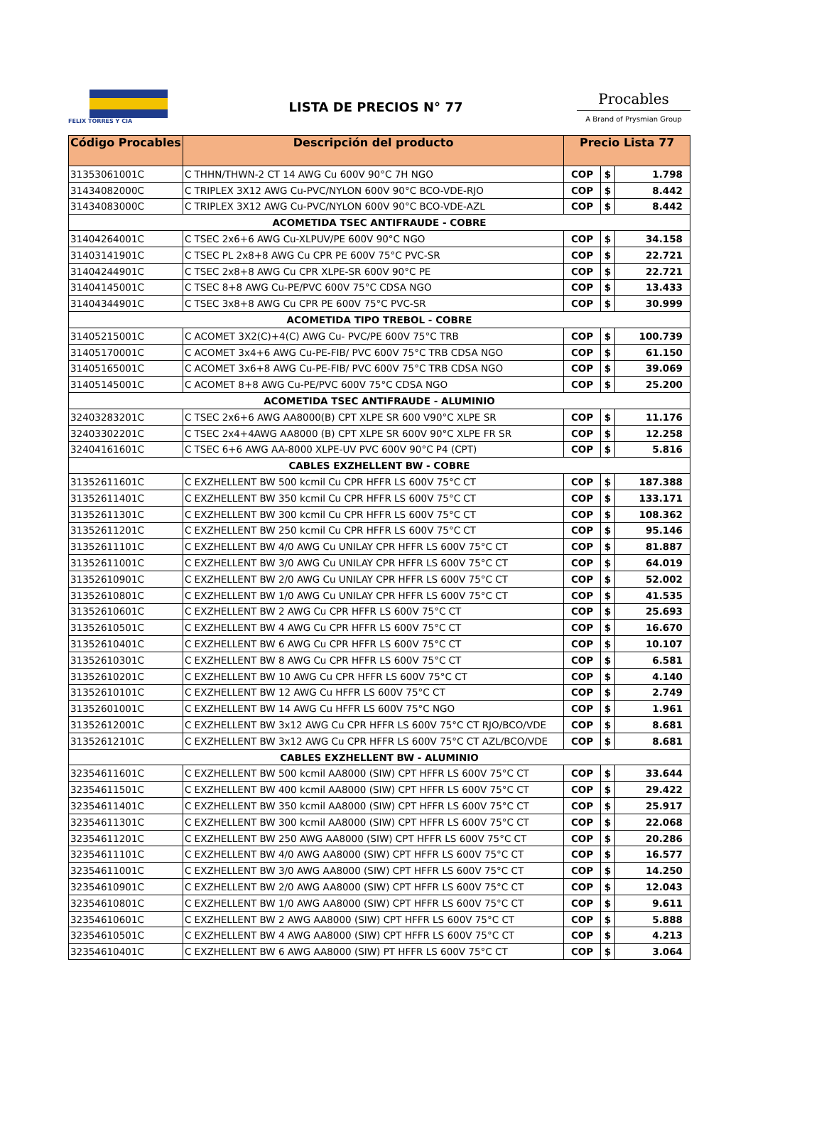FELIX TORRES Y CIA
LISTA DE PRECIOS N° 77
Procables
A Brand of Prysmian Group
| Código Procables | Descripción del producto | Precio Lista 77 | | |
| --- | --- | --- | --- | --- |
| 31353061001C | C THHN/THWN-2 CT 14 AWG Cu 600V 90°C 7H NGO | COP | $ | 1.798 |
| 31434082000C | C TRIPLEX 3X12 AWG Cu-PVC/NYLON 600V 90°C BCO-VDE-RJO | COP | $ | 8.442 |
| 31434083000C | C TRIPLEX 3X12 AWG Cu-PVC/NYLON 600V 90°C BCO-VDE-AZL | COP | $ | 8.442 |
| ACOMETIDA TSEC ANTIFRAUDE - COBRE | | | | |
| 31404264001C | C TSEC 2x6+6 AWG Cu-XLPUV/PE 600V 90°C NGO | COP | $ | 34.158 |
| 31403141901C | C TSEC PL 2x8+8 AWG Cu CPR PE 600V 75°C PVC-SR | COP | $ | 22.721 |
| 31404244901C | C TSEC 2x8+8 AWG Cu CPR XLPE-SR 600V 90°C PE | COP | $ | 22.721 |
| 31404145001C | C TSEC 8+8 AWG Cu-PE/PVC 600V 75°C CDSA NGO | COP | $ | 13.433 |
| 31404344901C | C TSEC 3x8+8 AWG Cu CPR PE 600V 75°C PVC-SR | COP | $ | 30.999 |
| ACOMETIDA TIPO TREBOL - COBRE | | | | |
| 31405215001C | C ACOMET 3X2(C)+4(C) AWG Cu- PVC/PE 600V 75°C TRB | COP | $ | 100.739 |
| 31405170001C | C ACOMET 3x4+6 AWG Cu-PE-FIB/ PVC 600V 75°C TRB CDSA NGO | COP | $ | 61.150 |
| 31405165001C | C ACOMET 3x6+8 AWG Cu-PE-FIB/ PVC 600V 75°C TRB CDSA NGO | COP | $ | 39.069 |
| 31405145001C | C ACOMET 8+8 AWG Cu-PE/PVC 600V 75°C CDSA NGO | COP | $ | 25.200 |
| ACOMETIDA TSEC ANTIFRAUDE - ALUMINIO | | | | |
| 32403283201C | C TSEC 2x6+6 AWG AA8000(B) CPT XLPE SR 600 V90°C XLPE SR | COP | $ | 11.176 |
| 32403302201C | C TSEC 2x4+4AWG AA8000 (B) CPT XLPE SR 600V 90°C XLPE FR SR | COP | $ | 12.258 |
| 32404161601C | C TSEC 6+6 AWG AA-8000 XLPE-UV PVC 600V 90°C P4 (CPT) | COP | $ | 5.816 |
| CABLES EXZHELLENT BW - COBRE | | | | |
| 31352611601C | C EXZHELLENT BW 500 kcmil Cu CPR HFFR LS 600V 75°C CT | COP | $ | 187.388 |
| 31352611401C | C EXZHELLENT BW 350 kcmil Cu CPR HFFR LS 600V 75°C CT | COP | $ | 133.171 |
| 31352611301C | C EXZHELLENT BW 300 kcmil Cu CPR HFFR LS 600V 75°C CT | COP | $ | 108.362 |
| 31352611201C | C EXZHELLENT BW 250 kcmil Cu CPR HFFR LS 600V 75°C CT | COP | $ | 95.146 |
| 31352611101C | C EXZHELLENT BW 4/0 AWG Cu UNILAY CPR HFFR LS 600V 75°C CT | COP | $ | 81.887 |
| 31352611001C | C EXZHELLENT BW 3/0 AWG Cu UNILAY CPR HFFR LS 600V 75°C CT | COP | $ | 64.019 |
| 31352610901C | C EXZHELLENT BW 2/0 AWG Cu UNILAY CPR HFFR LS 600V 75°C CT | COP | $ | 52.002 |
| 31352610801C | C EXZHELLENT BW 1/0 AWG Cu UNILAY CPR HFFR LS 600V 75°C CT | COP | $ | 41.535 |
| 31352610601C | C EXZHELLENT BW 2 AWG Cu CPR HFFR LS 600V 75°C CT | COP | $ | 25.693 |
| 31352610501C | C EXZHELLENT BW 4 AWG Cu CPR HFFR LS 600V 75°C CT | COP | $ | 16.670 |
| 31352610401C | C EXZHELLENT BW 6 AWG Cu CPR HFFR LS 600V 75°C CT | COP | $ | 10.107 |
| 31352610301C | C EXZHELLENT BW 8 AWG Cu CPR HFFR LS 600V 75°C CT | COP | $ | 6.581 |
| 31352610201C | C EXZHELLENT BW 10 AWG Cu CPR HFFR LS 600V 75°C CT | COP | $ | 4.140 |
| 31352610101C | C EXZHELLENT BW 12 AWG Cu HFFR LS 600V 75°C CT | COP | $ | 2.749 |
| 31352601001C | C EXZHELLENT BW 14 AWG Cu HFFR LS 600V 75°C NGO | COP | $ | 1.961 |
| 31352612001C | C EXZHELLENT BW 3x12 AWG Cu CPR HFFR LS 600V 75°C CT RJO/BCO/VDE | COP | $ | 8.681 |
| 31352612101C | C EXZHELLENT BW 3x12 AWG Cu CPR HFFR LS 600V 75°C CT AZL/BCO/VDE | COP | $ | 8.681 |
| CABLES EXZHELLENT BW - ALUMINIO | | | | |
| 32354611601C | C EXZHELLENT BW 500 kcmil AA8000 (SIW) CPT HFFR LS 600V 75°C CT | COP | $ | 33.644 |
| 32354611501C | C EXZHELLENT BW 400 kcmil AA8000 (SIW) CPT HFFR LS 600V 75°C CT | COP | $ | 29.422 |
| 32354611401C | C EXZHELLENT BW 350 kcmil AA8000 (SIW) CPT HFFR LS 600V 75°C CT | COP | $ | 25.917 |
| 32354611301C | C EXZHELLENT BW 300 kcmil AA8000 (SIW) CPT HFFR LS 600V 75°C CT | COP | $ | 22.068 |
| 32354611201C | C EXZHELLENT BW 250 AWG AA8000 (SIW) CPT HFFR LS 600V 75°C CT | COP | $ | 20.286 |
| 32354611101C | C EXZHELLENT BW 4/0 AWG AA8000 (SIW) CPT HFFR LS 600V 75°C CT | COP | $ | 16.577 |
| 32354611001C | C EXZHELLENT BW 3/0 AWG AA8000 (SIW) CPT HFFR LS 600V 75°C CT | COP | $ | 14.250 |
| 32354610901C | C EXZHELLENT BW 2/0 AWG AA8000 (SIW) CPT HFFR LS 600V 75°C CT | COP | $ | 12.043 |
| 32354610801C | C EXZHELLENT BW 1/0 AWG AA8000 (SIW) CPT HFFR LS 600V 75°C CT | COP | $ | 9.611 |
| 32354610601C | C EXZHELLENT BW 2 AWG AA8000 (SIW) CPT HFFR LS 600V 75°C CT | COP | $ | 5.888 |
| 32354610501C | C EXZHELLENT BW 4 AWG AA8000 (SIW) CPT HFFR LS 600V 75°C CT | COP | $ | 4.213 |
| 32354610401C | C EXZHELLENT BW 6 AWG AA8000 (SIW) PT HFFR LS 600V 75°C CT | COP | $ | 3.064 |